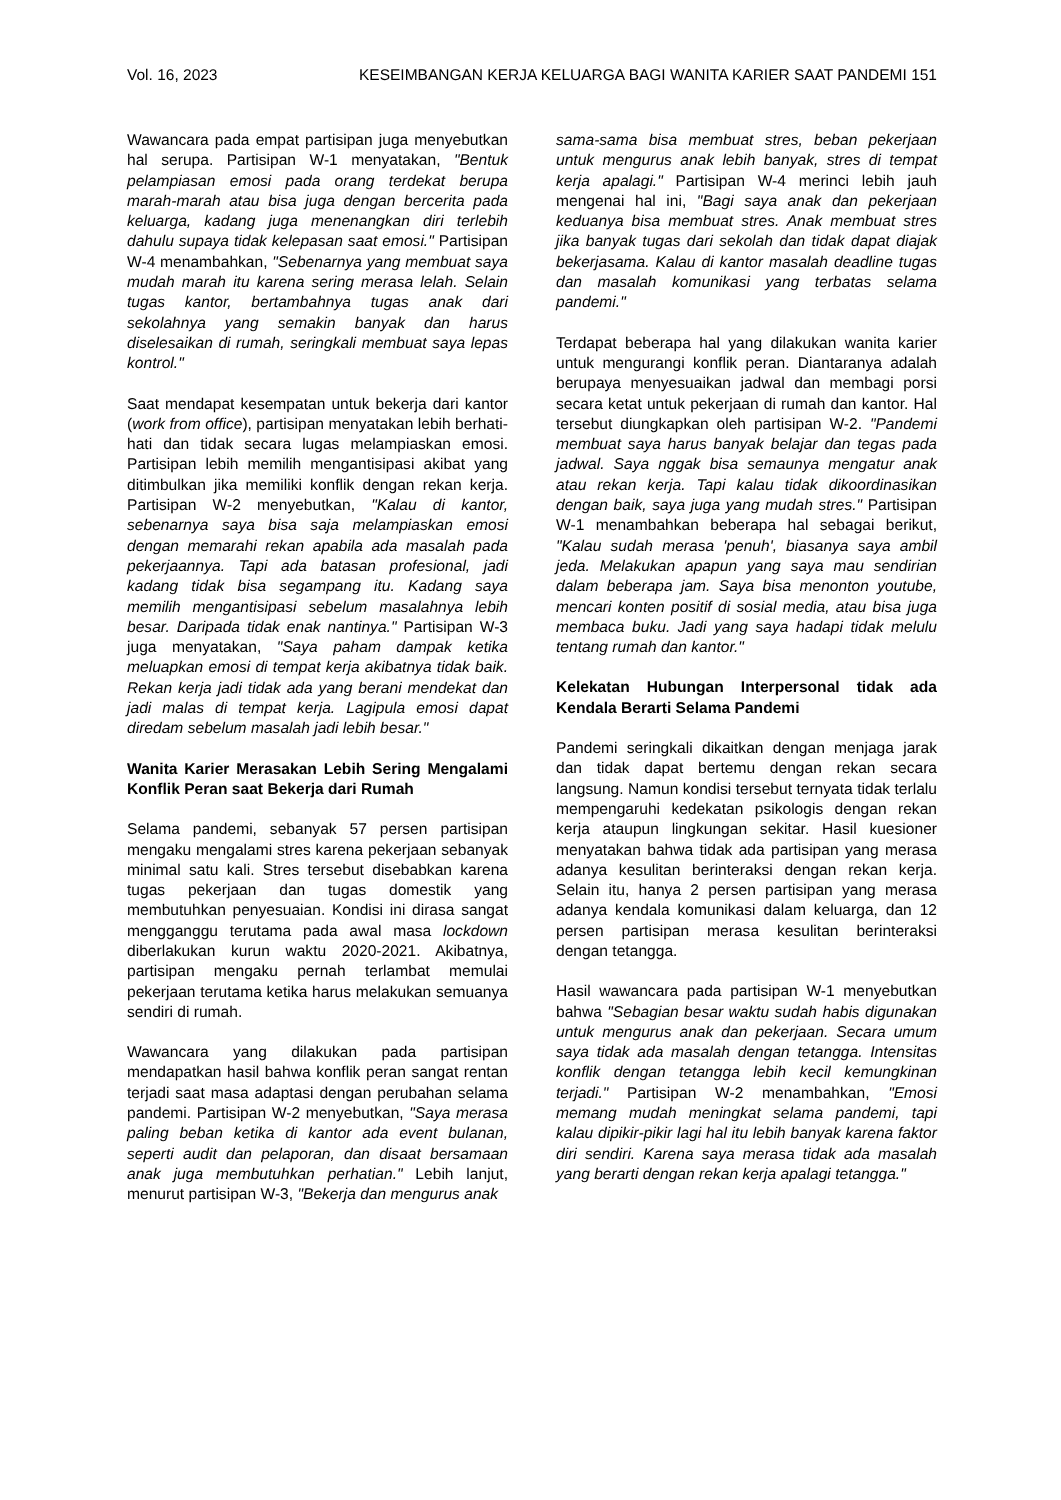Vol. 16, 2023 KESEIMBANGAN KERJA KELUARGA BAGI WANITA KARIER SAAT PANDEMI 151
Wawancara pada empat partisipan juga menyebutkan hal serupa. Partisipan W-1 menyatakan, "Bentuk pelampiasan emosi pada orang terdekat berupa marah-marah atau bisa juga dengan bercerita pada keluarga, kadang juga menenangkan diri terlebih dahulu supaya tidak kelepasan saat emosi." Partisipan W-4 menambahkan, "Sebenarnya yang membuat saya mudah marah itu karena sering merasa lelah. Selain tugas kantor, bertambahnya tugas anak dari sekolahnya yang semakin banyak dan harus diselesaikan di rumah, seringkali membuat saya lepas kontrol."
Saat mendapat kesempatan untuk bekerja dari kantor (work from office), partisipan menyatakan lebih berhati-hati dan tidak secara lugas melampiaskan emosi. Partisipan lebih memilih mengantisipasi akibat yang ditimbulkan jika memiliki konflik dengan rekan kerja. Partisipan W-2 menyebutkan, "Kalau di kantor, sebenarnya saya bisa saja melampiaskan emosi dengan memarahi rekan apabila ada masalah pada pekerjaannya. Tapi ada batasan profesional, jadi kadang tidak bisa segampang itu. Kadang saya memilih mengantisipasi sebelum masalahnya lebih besar. Daripada tidak enak nantinya." Partisipan W-3 juga menyatakan, "Saya paham dampak ketika meluapkan emosi di tempat kerja akibatnya tidak baik. Rekan kerja jadi tidak ada yang berani mendekat dan jadi malas di tempat kerja. Lagipula emosi dapat diredam sebelum masalah jadi lebih besar."
Wanita Karier Merasakan Lebih Sering Mengalami Konflik Peran saat Bekerja dari Rumah
Selama pandemi, sebanyak 57 persen partisipan mengaku mengalami stres karena pekerjaan sebanyak minimal satu kali. Stres tersebut disebabkan karena tugas pekerjaan dan tugas domestik yang membutuhkan penyesuaian. Kondisi ini dirasa sangat mengganggu terutama pada awal masa lockdown diberlakukan kurun waktu 2020-2021. Akibatnya, partisipan mengaku pernah terlambat memulai pekerjaan terutama ketika harus melakukan semuanya sendiri di rumah.
Wawancara yang dilakukan pada partisipan mendapatkan hasil bahwa konflik peran sangat rentan terjadi saat masa adaptasi dengan perubahan selama pandemi. Partisipan W-2 menyebutkan, "Saya merasa paling beban ketika di kantor ada event bulanan, seperti audit dan pelaporan, dan disaat bersamaan anak juga membutuhkan perhatian." Lebih lanjut, menurut partisipan W-3, "Bekerja dan mengurus anak
sama-sama bisa membuat stres, beban pekerjaan untuk mengurus anak lebih banyak, stres di tempat kerja apalagi." Partisipan W-4 merinci lebih jauh mengenai hal ini, "Bagi saya anak dan pekerjaan keduanya bisa membuat stres. Anak membuat stres jika banyak tugas dari sekolah dan tidak dapat diajak bekerjasama. Kalau di kantor masalah deadline tugas dan masalah komunikasi yang terbatas selama pandemi."
Terdapat beberapa hal yang dilakukan wanita karier untuk mengurangi konflik peran. Diantaranya adalah berupaya menyesuaikan jadwal dan membagi porsi secara ketat untuk pekerjaan di rumah dan kantor. Hal tersebut diungkapkan oleh partisipan W-2. "Pandemi membuat saya harus banyak belajar dan tegas pada jadwal. Saya nggak bisa semaunya mengatur anak atau rekan kerja. Tapi kalau tidak dikoordinasikan dengan baik, saya juga yang mudah stres." Partisipan W-1 menambahkan beberapa hal sebagai berikut, "Kalau sudah merasa 'penuh', biasanya saya ambil jeda. Melakukan apapun yang saya mau sendirian dalam beberapa jam. Saya bisa menonton youtube, mencari konten positif di sosial media, atau bisa juga membaca buku. Jadi yang saya hadapi tidak melulu tentang rumah dan kantor."
Kelekatan Hubungan Interpersonal tidak ada Kendala Berarti Selama Pandemi
Pandemi seringkali dikaitkan dengan menjaga jarak dan tidak dapat bertemu dengan rekan secara langsung. Namun kondisi tersebut ternyata tidak terlalu mempengaruhi kedekatan psikologis dengan rekan kerja ataupun lingkungan sekitar. Hasil kuesioner menyatakan bahwa tidak ada partisipan yang merasa adanya kesulitan berinteraksi dengan rekan kerja. Selain itu, hanya 2 persen partisipan yang merasa adanya kendala komunikasi dalam keluarga, dan 12 persen partisipan merasa kesulitan berinteraksi dengan tetangga.
Hasil wawancara pada partisipan W-1 menyebutkan bahwa "Sebagian besar waktu sudah habis digunakan untuk mengurus anak dan pekerjaan. Secara umum saya tidak ada masalah dengan tetangga. Intensitas konflik dengan tetangga lebih kecil kemungkinan terjadi." Partisipan W-2 menambahkan, "Emosi memang mudah meningkat selama pandemi, tapi kalau dipikir-pikir lagi hal itu lebih banyak karena faktor diri sendiri. Karena saya merasa tidak ada masalah yang berarti dengan rekan kerja apalagi tetangga."